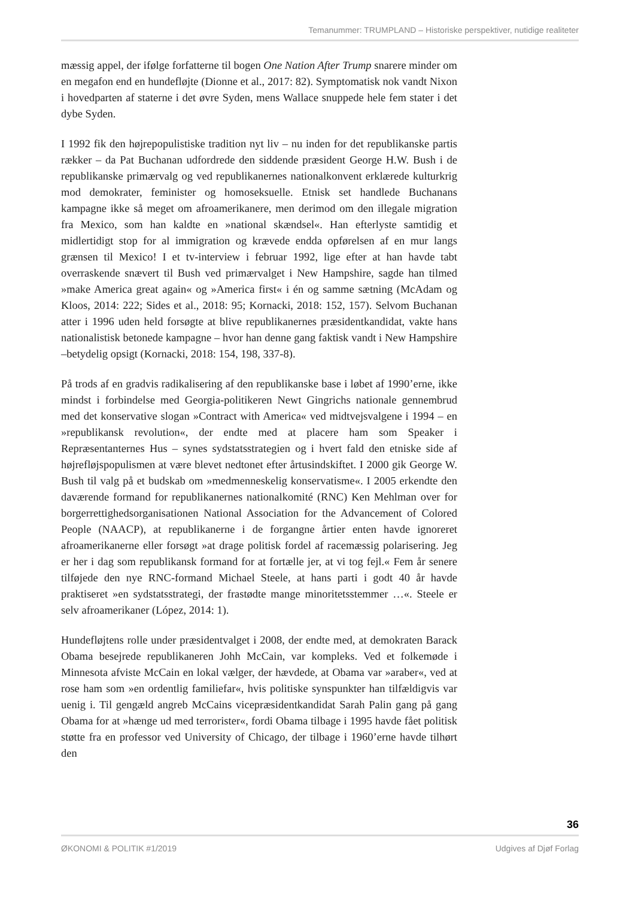Temanummer: TRUMPLAND – Historiske perspektiver, nutidige realiteter
mæssig appel, der ifølge forfatterne til bogen One Nation After Trump snarere minder om en megafon end en hundefløjte (Dionne et al., 2017: 82). Symptomatisk nok vandt Nixon i hovedparten af staterne i det øvre Syden, mens Wallace snuppede hele fem stater i det dybe Syden.
I 1992 fik den højrepopulistiske tradition nyt liv – nu inden for det republikanske partis rækker – da Pat Buchanan udfordrede den siddende præsident George H.W. Bush i de republikanske primærvalg og ved republikanernes nationalkonvent erklærede kulturkrig mod demokrater, feminister og homoseksuelle. Etnisk set handlede Buchanans kampagne ikke så meget om afroamerikanere, men derimod om den illegale migration fra Mexico, som han kaldte en »national skændsel«. Han efterlyste samtidig et midlertidigt stop for al immigration og krævede endda opførelsen af en mur langs grænsen til Mexico! I et tv-interview i februar 1992, lige efter at han havde tabt overraskende snævert til Bush ved primærvalget i New Hampshire, sagde han tilmed »make America great again« og »America first« i én og samme sætning (McAdam og Kloos, 2014: 222; Sides et al., 2018: 95; Kornacki, 2018: 152, 157). Selvom Buchanan atter i 1996 uden held forsøgte at blive republikanernes præsidentkandidat, vakte hans nationalistisk betonede kampagne – hvor han denne gang faktisk vandt i New Hampshire –betydelig opsigt (Kornacki, 2018: 154, 198, 337-8).
På trods af en gradvis radikalisering af den republikanske base i løbet af 1990’erne, ikke mindst i forbindelse med Georgia-politikeren Newt Gingrichs nationale gennembrud med det konservative slogan »Contract with America« ved midtvejsvalgene i 1994 – en »republikansk revolution«, der endte med at placere ham som Speaker i Repræsentanternes Hus – synes sydstatsstrategien og i hvert fald den etniske side af højrefløjspopulismen at være blevet nedtonet efter årtusindskiftet. I 2000 gik George W. Bush til valg på et budskab om »medmenneskelig konservatisme«. I 2005 erkendte den daværende formand for republikanernes nationalkomité (RNC) Ken Mehlman over for borgerrettighedsorganisationen National Association for the Advancement of Colored People (NAACP), at republikanerne i de forgangne årtier enten havde ignoreret afroamerikanerne eller forsøgt »at drage politisk fordel af racemæssig polarisering. Jeg er her i dag som republikansk formand for at fortælle jer, at vi tog fejl.« Fem år senere tilføjede den nye RNC-formand Michael Steele, at hans parti i godt 40 år havde praktiseret »en sydstatsstrategi, der frastødte mange minoritetsstemmer …«. Steele er selv afroamerikaner (López, 2014: 1).
Hundefløjtens rolle under præsidentvalget i 2008, der endte med, at demokraten Barack Obama besejrede republikaneren Johh McCain, var kompleks. Ved et folkemøde i Minnesota afviste McCain en lokal vælger, der hævdede, at Obama var »araber«, ved at rose ham som »en ordentlig familiefar«, hvis politiske synspunkter han tilfældigvis var uenig i. Til gengæld angreb McCains vicepræsidentkandidat Sarah Palin gang på gang Obama for at »hænge ud med terrorister«, fordi Obama tilbage i 1995 havde fået politisk støtte fra en professor ved University of Chicago, der tilbage i 1960’erne havde tilhørt den
36
ØKONOMI & POLITIK #1/2019 Udgives af Djøf Forlag